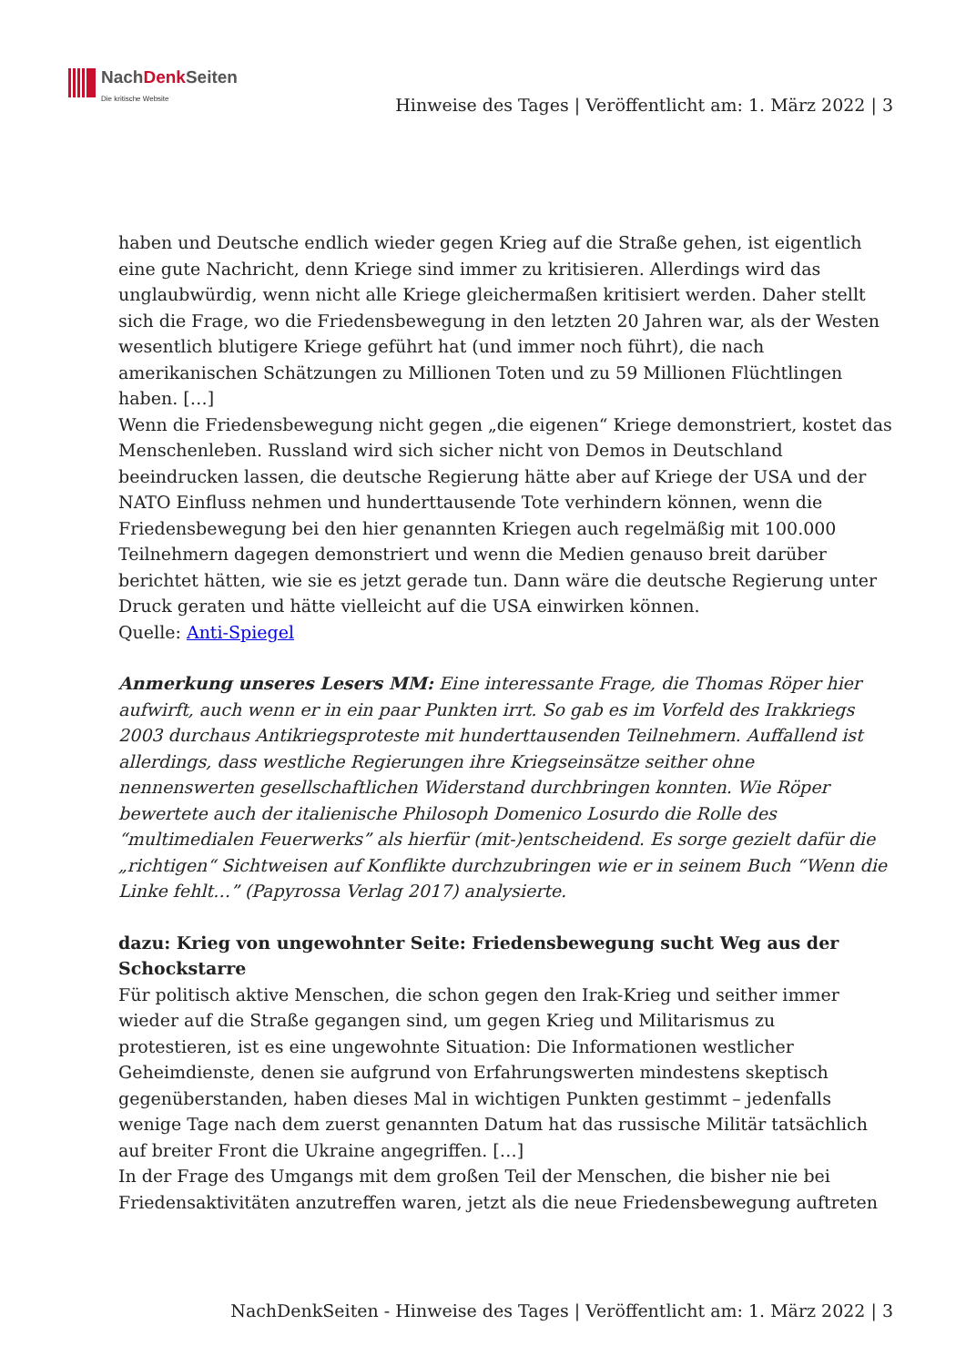NachDenk Seiten
Die kritische Website
Hinweise des Tages | Veröffentlicht am: 1. März 2022 | 3
haben und Deutsche endlich wieder gegen Krieg auf die Straße gehen, ist eigentlich eine gute Nachricht, denn Kriege sind immer zu kritisieren. Allerdings wird das unglaubwürdig, wenn nicht alle Kriege gleichermaßen kritisiert werden. Daher stellt sich die Frage, wo die Friedensbewegung in den letzten 20 Jahren war, als der Westen wesentlich blutigere Kriege geführt hat (und immer noch führt), die nach amerikanischen Schätzungen zu Millionen Toten und zu 59 Millionen Flüchtlingen haben. […]
Wenn die Friedensbewegung nicht gegen „die eigenen“ Kriege demonstriert, kostet das Menschenleben. Russland wird sich sicher nicht von Demos in Deutschland beeindrucken lassen, die deutsche Regierung hätte aber auf Kriege der USA und der NATO Einfluss nehmen und hunderttausende Tote verhindern können, wenn die Friedensbewegung bei den hier genannten Kriegen auch regelmäßig mit 100.000 Teilnehmern dagegen demonstriert und wenn die Medien genauso breit darüber berichtet hätten, wie sie es jetzt gerade tun. Dann wäre die deutsche Regierung unter Druck geraten und hätte vielleicht auf die USA einwirken können.
Quelle: Anti-Spiegel
Anmerkung unseres Lesers MM: Eine interessante Frage, die Thomas Röper hier aufwirft, auch wenn er in ein paar Punkten irrt. So gab es im Vorfeld des Irakkriegs 2003 durchaus Antikriegsproteste mit hunderttausenden Teilnehmern. Auffallend ist allerdings, dass westliche Regierungen ihre Kriegseinsätze seither ohne nennenswerten gesellschaftlichen Widerstand durchbringen konnten. Wie Röper bewertete auch der italienische Philosoph Domenico Losurdo die Rolle des “multimedialen Feuerwerks” als hierfür (mit-)entscheidend. Es sorge gezielt dafür die „richtigen“ Sichtweisen auf Konflikte durchzubringen wie er in seinem Buch “Wenn die Linke fehlt…” (Papyrossa Verlag 2017) analysierte.
dazu: Krieg von ungewohnter Seite: Friedensbewegung sucht Weg aus der Schockstarre
Für politisch aktive Menschen, die schon gegen den Irak-Krieg und seither immer wieder auf die Straße gegangen sind, um gegen Krieg und Militarismus zu protestieren, ist es eine ungewohnte Situation: Die Informationen westlicher Geheimdienste, denen sie aufgrund von Erfahrungswerten mindestens skeptisch gegenüberstanden, haben dieses Mal in wichtigen Punkten gestimmt – jedenfalls wenige Tage nach dem zuerst genannten Datum hat das russische Militär tatsächlich auf breiter Front die Ukraine angegriffen. […]
In der Frage des Umgangs mit dem großen Teil der Menschen, die bisher nie bei Friedensaktivitäten anzutreffen waren, jetzt als die neue Friedensbewegung auftreten
NachDenkSeiten - Hinweise des Tages | Veröffentlicht am: 1. März 2022 | 3